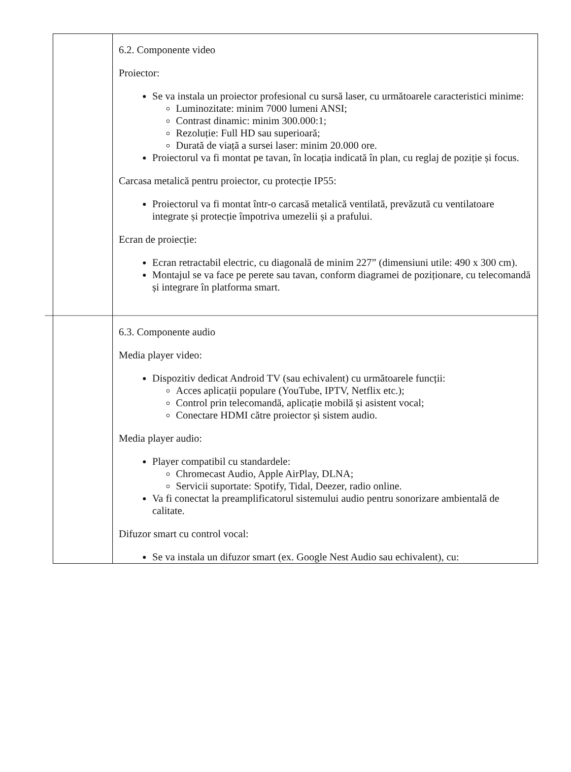| | 6.2. Componente video Proiector: Se va instala un proiector profesional cu sursă laser, cu următoarele caracteristici minime: Luminozitate: minim 7000 lumeni ANSI; Contrast dinamic: minim 300.000:1; Rezoluție: Full HD sau superioară; Durată de viață a sursei laser: minim 20.000 ore. Proiectorul va fi montat pe tavan, în locația indicată în plan, cu reglaj de poziție și focus. Carcasa metalică pentru proiector, cu protecție IP55: Proiectorul va fi montat într-o carcasă metalică ventilată, prevăzută cu ventilatoare integrate și protecție împotriva umezelii și a prafului. Ecran de proiecție: Ecran retractabil electric, cu diagonală de minim 227” (dimensiuni utile: 490 x 300 cm). Montajul se va face pe perete sau tavan, conform diagramei de poziționare, cu telecomandă și integrare în platforma smart. 6.3. Componente audio Media player video: Dispozitiv dedicat Android TV (sau echivalent) cu următoarele funcții: Acces aplicații populare (YouTube, IPTV, Netflix etc.); Control prin telecomandă, aplicație mobilă și asistent vocal; Conectare HDMI către proiector și sistem audio. Media player audio: Player compatibil cu standardele: Chromecast Audio, Apple AirPlay, DLNA; Servicii suportate: Spotify, Tidal, Deezer, radio online. Va fi conectat la preamplificatorul sistemului audio pentru sonorizare ambientală de calitate. Difuzor smart cu control vocal: Se va instala un difuzor smart (ex. Google Nest Audio sau echivalent), cu: |